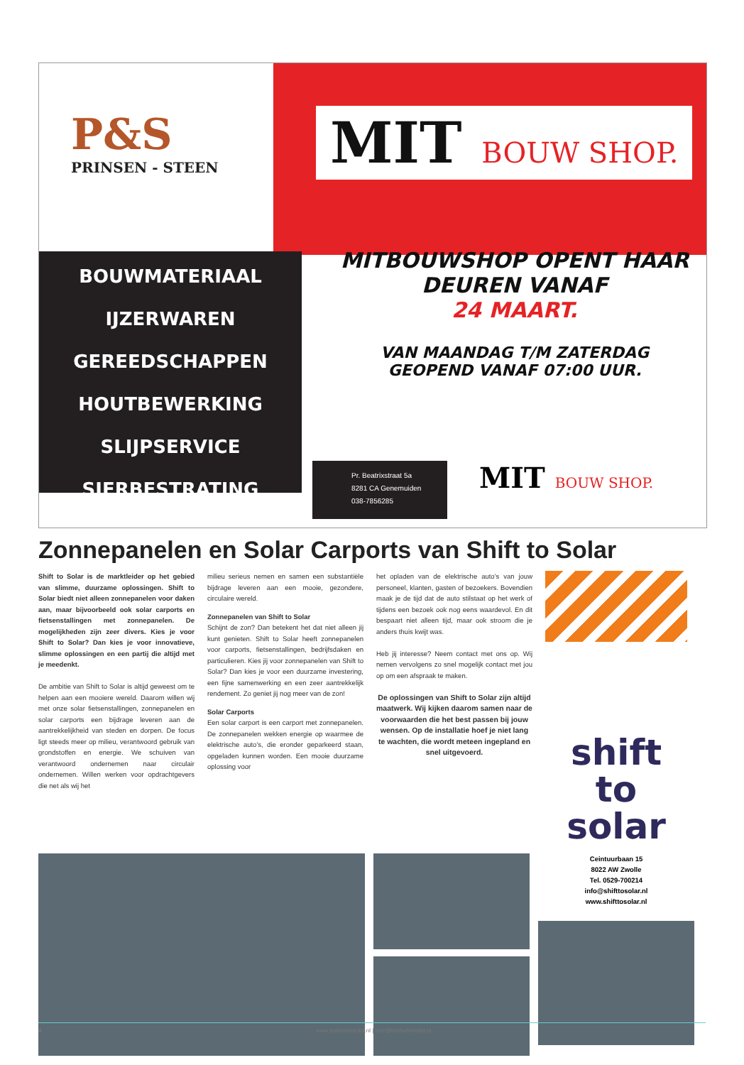P&S
PRINSEN - STEEN
MIT BOUW SHOP.
BOUWMATERIAAL
IJZERWAREN
GEREEDSCHAPPEN
HOUTBEWERKING
SLIJPSERVICE
SIERBESTRATING
MITBOUWSHOP OPENT HAAR DEUREN VANAF
24 MAART.
VAN MAANDAG T/M ZATERDAG GEOPEND VANAF 07:00 UUR.
Pr. Beatrixstraat 5a
8281 CA Genemuiden
038-7856285
MIT BOUW SHOP.
Zonnepanelen en Solar Carports van Shift to Solar
Shift to Solar is de marktleider op het gebied van slimme, duurzame oplossingen. Shift to Solar biedt niet alleen zonnepanelen voor daken aan, maar bijvoorbeeld ook solar carports en fietsenstallingen met zonnepanelen. De mogelijkheden zijn zeer divers. Kies je voor Shift to Solar? Dan kies je voor innovatieve, slimme oplossingen en een partij die altijd met je meedenkt.
De ambitie van Shift to Solar is altijd geweest om te helpen aan een mooiere wereld. Daarom willen wij met onze solar fietsenstallingen, zonnepanelen en solar carports een bijdrage leveren aan de aantrekkelijkheid van steden en dorpen. De focus ligt steeds meer op milieu, verantwoord gebruik van grondstoffen en energie. We schuiven van verantwoord ondernemen naar circulair ondernemen. Willen werken voor opdrachtgevers die net als wij het
milieu serieus nemen en samen een substantiële bijdrage leveren aan een mooie, gezondere, circulaire wereld.
Zonnepanelen van Shift to Solar
Schijnt de zon? Dan betekent het dat niet alleen jij kunt genieten. Shift to Solar heeft zonnepanelen voor carports, fietsenstallingen, bedrijfsdaken en particulieren. Kies jij voor zonnepanelen van Shift to Solar? Dan kies je voor een duurzame investering, een fijne samenwerking en een zeer aantrekkelijk rendement. Zo geniet jij nog meer van de zon!
Solar Carports
Een solar carport is een carport met zonnepanelen. De zonnepanelen wekken energie op waarmee de elektrische auto's, die eronder geparkeerd staan, opgeladen kunnen worden. Een mooie duurzame oplossing voor
het opladen van de elektrische auto's van jouw personeel, klanten, gasten of bezoekers. Bovendien maak je de tijd dat de auto stilstaat op het werk of tijdens een bezoek ook nog eens waardevol. En dit bespaart niet alleen tijd, maar ook stroom die je anders thuis kwijt was.
Heb jij interesse? Neem contact met ons op. Wij nemen vervolgens zo snel mogelijk contact met jou op om een afspraak te maken.
De oplossingen van Shift to Solar zijn altijd maatwerk. Wij kijken daarom samen naar de voorwaarden die het best passen bij jouw wensen. Op de installatie hoef je niet lang te wachten, die wordt meteen ingepland en snel uitgevoerd.
shift
to
solar
Ceintuurbaan 15
8022 AW Zwolle
Tel. 0529-700214
info@shifttosolar.nl
www.shifttosolar.nl
4 www.boshuismedia.nl | info@boshuismedia.nl